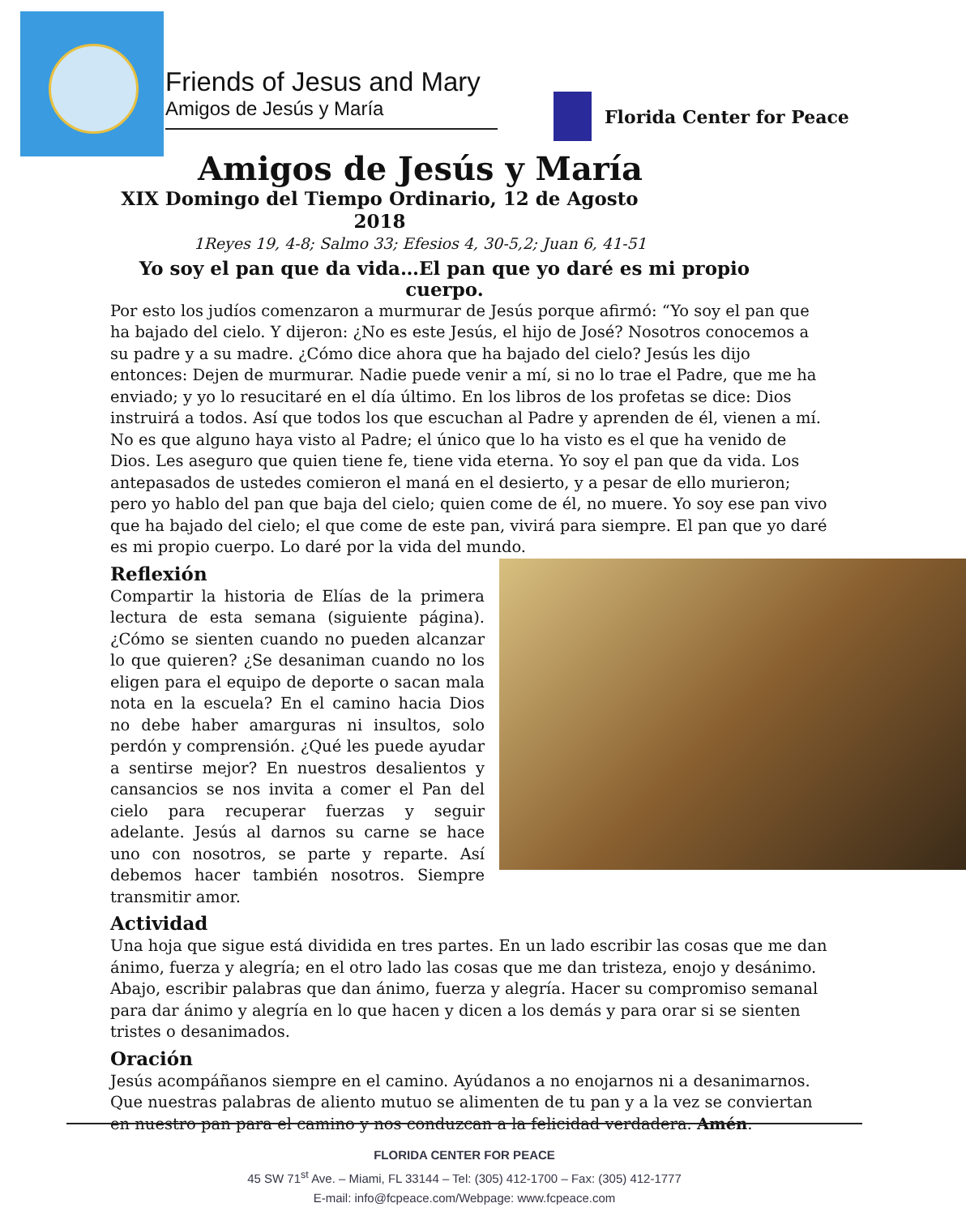Friends of Jesus and Mary
Amigos de Jesús y María
Florida Center for Peace
Amigos de Jesús y María
XIX Domingo del Tiempo Ordinario, 12 de Agosto 2018
1Reyes 19, 4-8; Salmo 33; Efesios 4, 30-5,2; Juan 6, 41-51
Yo soy el pan que da vida…El pan que yo daré es mi propio cuerpo.
Por esto los judíos comenzaron a murmurar de Jesús porque afirmó: “Yo soy el pan que ha bajado del cielo. Y dijeron: ¿No es este Jesús, el hijo de José? Nosotros conocemos a su padre y a su madre. ¿Cómo dice ahora que ha bajado del cielo? Jesús les dijo entonces: Dejen de murmurar. Nadie puede venir a mí, si no lo trae el Padre, que me ha enviado; y yo lo resucitaré en el día último. En los libros de los profetas se dice: Dios instruirá a todos. Así que todos los que escuchan al Padre y aprenden de él, vienen a mí. No es que alguno haya visto al Padre; el único que lo ha visto es el que ha venido de Dios. Les aseguro que quien tiene fe, tiene vida eterna. Yo soy el pan que da vida. Los antepasados de ustedes comieron el maná en el desierto, y a pesar de ello murieron; pero yo hablo del pan que baja del cielo; quien come de él, no muere. Yo soy ese pan vivo que ha bajado del cielo; el que come de este pan, vivirá para siempre. El pan que yo daré es mi propio cuerpo. Lo daré por la vida del mundo.
Reflexión
Compartir la historia de Elías de la primera lectura de esta semana (siguiente página). ¿Cómo se sienten cuando no pueden alcanzar lo que quieren? ¿Se desaniman cuando no los eligen para el equipo de deporte o sacan mala nota en la escuela? En el camino hacia Dios no debe haber amarguras ni insultos, solo perdón y comprensión. ¿Qué les puede ayudar a sentirse mejor? En nuestros desalientos y cansancios se nos invita a comer el Pan del cielo para recuperar fuerzas y seguir adelante. Jesús al darnos su carne se hace uno con nosotros, se parte y reparte. Así debemos hacer también nosotros. Siempre transmitir amor.
Actividad
Una hoja que sigue está dividida en tres partes. En un lado escribir las cosas que me dan ánimo, fuerza y alegría; en el otro lado las cosas que me dan tristeza, enojo y desánimo. Abajo, escribir palabras que dan ánimo, fuerza y alegría. Hacer su compromiso semanal para dar ánimo y alegría en lo que hacen y dicen a los demás y para orar si se sienten tristes o desanimados.
Oración
Jesús acompáñanos siempre en el camino. Ayúdanos a no enojarnos ni a desanimarnos. Que nuestras palabras de aliento mutuo se alimenten de tu pan y a la vez se conviertan en nuestro pan para el camino y nos conduzcan a la felicidad verdadera. Amén.
FLORIDA CENTER FOR PEACE
45 SW 71<sup>st</sup> Ave. – Miami, FL 33144 – Tel: (305) 412-1700 – Fax: (305) 412-1777
E-mail: info@fcpeace.com/Webpage: www.fcpeace.com